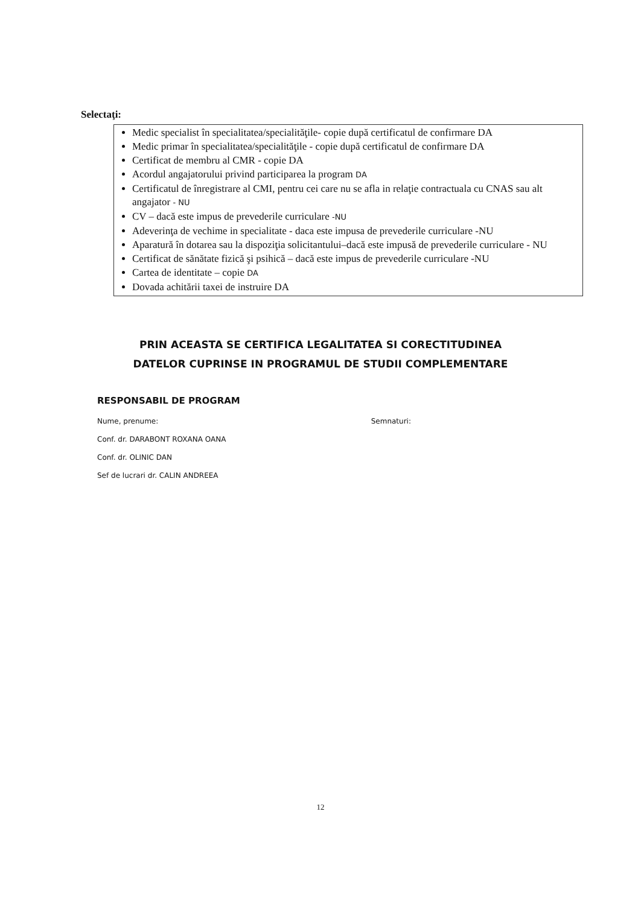Selectaţi:
Medic specialist în specialitatea/specialităţile- copie după certificatul de confirmare DA
Medic primar în specialitatea/specialităţile - copie după certificatul de confirmare DA
Certificat de membru al CMR - copie DA
Acordul angajatorului privind participarea la program DA
Certificatul de înregistrare al CMI, pentru cei care nu se afla in relaţie contractuala cu CNAS sau alt angajator - NU
CV – dacă este impus de prevederile curriculare -NU
Adeverinţa de vechime in specialitate - daca este impusa de prevederile curriculare -NU
Aparatură în dotarea sau la dispoziţia solicitantului–dacă este impusă de prevederile curriculare - NU
Certificat de sănătate fizică şi psihică – dacă este impus de prevederile curriculare -NU
Cartea de identitate – copie DA
Dovada achitării taxei de instruire DA
PRIN ACEASTA SE CERTIFICA LEGALITATEA SI CORECTITUDINEA
DATELOR CUPRINSE IN PROGRAMUL DE STUDII COMPLEMENTARE
RESPONSABIL DE PROGRAM
Nume, prenume: Semnaturi:
Conf. dr. DARABONT ROXANA OANA
Conf. dr. OLINIC DAN
Sef de lucrari dr. CALIN ANDREEA
12